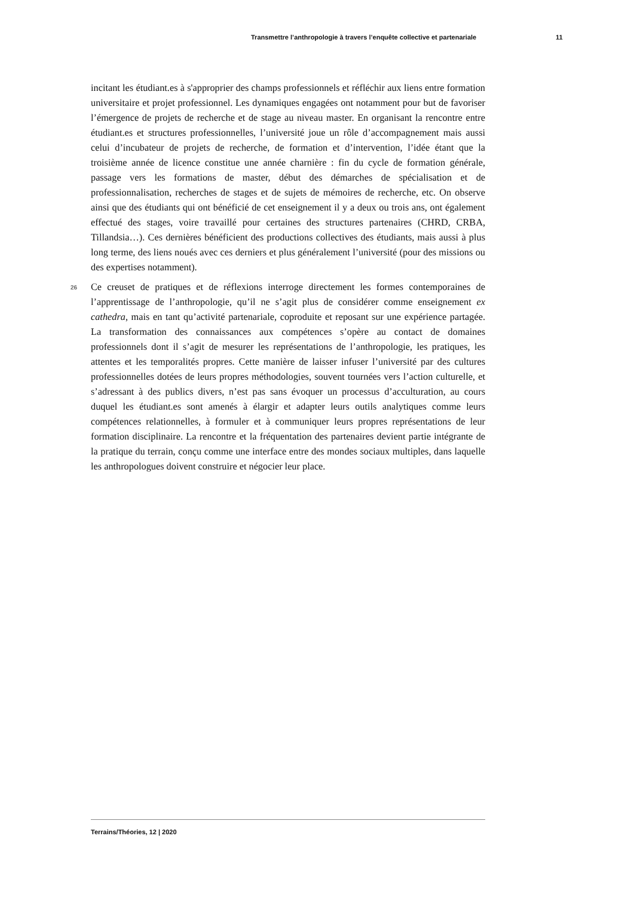Transmettre l’anthropologie à travers l’enquête collective et partenariale 11
incitant les étudiant.es à s'approprier des champs professionnels et réfléchir aux liens entre formation universitaire et projet professionnel. Les dynamiques engagées ont notamment pour but de favoriser l’émergence de projets de recherche et de stage au niveau master. En organisant la rencontre entre étudiant.es et structures professionnelles, l’université joue un rôle d’accompagnement mais aussi celui d’incubateur de projets de recherche, de formation et d’intervention, l’idée étant que la troisième année de licence constitue une année charnière : fin du cycle de formation générale, passage vers les formations de master, début des démarches de spécialisation et de professionnalisation, recherches de stages et de sujets de mémoires de recherche, etc. On observe ainsi que des étudiants qui ont bénéficié de cet enseignement il y a deux ou trois ans, ont également effectué des stages, voire travaillé pour certaines des structures partenaires (CHRD, CRBA, Tillandsia…). Ces dernières bénéficient des productions collectives des étudiants, mais aussi à plus long terme, des liens noués avec ces derniers et plus généralement l’université (pour des missions ou des expertises notamment).
26 Ce creuset de pratiques et de réflexions interroge directement les formes contemporaines de l’apprentissage de l’anthropologie, qu’il ne s’agit plus de considérer comme enseignement ex cathedra, mais en tant qu’activité partenariale, coproduite et reposant sur une expérience partagée. La transformation des connaissances aux compétences s’opère au contact de domaines professionnels dont il s’agit de mesurer les représentations de l’anthropologie, les pratiques, les attentes et les temporalités propres. Cette manière de laisser infuser l’université par des cultures professionnelles dotées de leurs propres méthodologies, souvent tournées vers l’action culturelle, et s’adressant à des publics divers, n’est pas sans évoquer un processus d’acculturation, au cours duquel les étudiant.es sont amenés à élargir et adapter leurs outils analytiques comme leurs compétences relationnelles, à formuler et à communiquer leurs propres représentations de leur formation disciplinaire. La rencontre et la fréquentation des partenaires devient partie intégrante de la pratique du terrain, conçu comme une interface entre des mondes sociaux multiples, dans laquelle les anthropologues doivent construire et négocier leur place.
Terrains/Théories, 12 | 2020